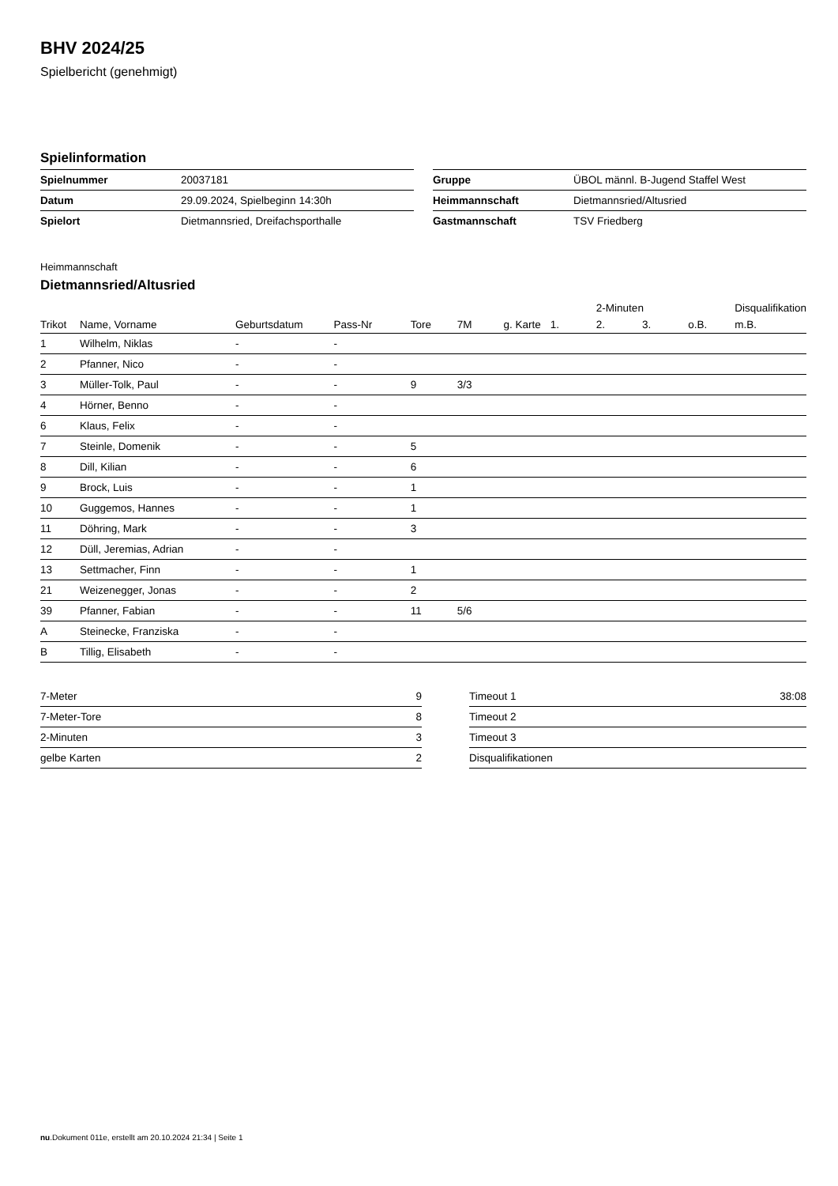BHV 2024/25
Spielbericht (genehmigt)
Spielinformation
| Spielnummer | 20037181 |
| Datum | 29.09.2024, Spielbeginn 14:30h |
| Spielort | Dietmannsried, Dreifachsporthalle |
| Gruppe | ÜBOL männl. B-Jugend Staffel West |
| Heimmannschaft | Dietmannsried/Altusried |
| Gastmannschaft | TSV Friedberg |
Heimmannschaft
Dietmannsried/Altusried
| | | | | | | | | 2-Minuten | | | Disqualifikation |
| --- | --- | --- | --- | --- | --- | --- | --- | --- | --- | --- | --- |
| Trikot | Name, Vorname | Geburtsdatum | Pass-Nr | Tore | 7M | g. Karte | 1. | 2. | 3. | o.B. | m.B. |
| 1 | Wilhelm, Niklas | - | - | | | | | | | | |
| 2 | Pfanner, Nico | - | - | | | | | | | | |
| 3 | Müller-Tolk, Paul | - | - | 9 | 3/3 | | | | | | |
| 4 | Hörner, Benno | - | - | | | | | | | | |
| 6 | Klaus, Felix | - | - | | | | | | | | |
| 7 | Steinle, Domenik | - | - | 5 | | | | | | | |
| 8 | Dill, Kilian | - | - | 6 | | | | | | | |
| 9 | Brock, Luis | - | - | 1 | | | | | | | |
| 10 | Guggemos, Hannes | - | - | 1 | | | | | | | |
| 11 | Döhring, Mark | - | - | 3 | | | | | | | |
| 12 | Düll, Jeremias, Adrian | - | - | | | | | | | | |
| 13 | Settmacher, Finn | - | - | 1 | | | | | | | |
| 21 | Weizenegger, Jonas | - | - | 2 | | | | | | | |
| 39 | Pfanner, Fabian | - | - | 11 | 5/6 | | | | | | |
| A | Steinecke, Franziska | - | - | | | | | | | | |
| B | Tillig, Elisabeth | - | - | | | | | | | | |
| 7-Meter | 9 |
| 7-Meter-Tore | 8 |
| 2-Minuten | 3 |
| gelbe Karten | 2 |
| Timeout 1 | 38:08 |
| Timeout 2 | |
| Timeout 3 | |
| Disqualifikationen | |
nu.Dokument 011e, erstellt am 20.10.2024 21:34 | Seite 1